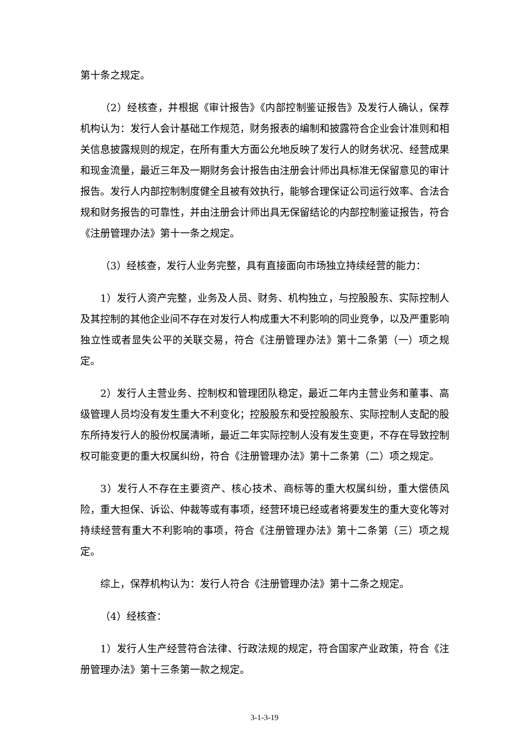第十条之规定。
（2）经核查，并根据《审计报告》《内部控制鉴证报告》及发行人确认，保荐机构认为：发行人会计基础工作规范，财务报表的编制和披露符合企业会计准则和相关信息披露规则的规定，在所有重大方面公允地反映了发行人的财务状况、经营成果和现金流量，最近三年及一期财务会计报告由注册会计师出具标准无保留意见的审计报告。发行人内部控制制度健全且被有效执行，能够合理保证公司运行效率、合法合规和财务报告的可靠性，并由注册会计师出具无保留结论的内部控制鉴证报告，符合《注册管理办法》第十一条之规定。
（3）经核查，发行人业务完整，具有直接面向市场独立持续经营的能力：
1）发行人资产完整，业务及人员、财务、机构独立，与控股股东、实际控制人及其控制的其他企业间不存在对发行人构成重大不利影响的同业竞争，以及严重影响独立性或者显失公平的关联交易，符合《注册管理办法》第十二条第（一）项之规定。
2）发行人主营业务、控制权和管理团队稳定，最近二年内主营业务和董事、高级管理人员均没有发生重大不利变化；控股股东和受控股股东、实际控制人支配的股东所持发行人的股份权属清晰，最近二年实际控制人没有发生变更，不存在导致控制权可能变更的重大权属纠纷，符合《注册管理办法》第十二条第（二）项之规定。
3）发行人不存在主要资产、核心技术、商标等的重大权属纠纷，重大偿债风险，重大担保、诉讼、仲裁等或有事项，经营环境已经或者将要发生的重大变化等对持续经营有重大不利影响的事项，符合《注册管理办法》第十二条第（三）项之规定。
综上，保荐机构认为：发行人符合《注册管理办法》第十二条之规定。
（4）经核查：
1）发行人生产经营符合法律、行政法规的规定，符合国家产业政策，符合《注册管理办法》第十三条第一款之规定。
3-1-3-19